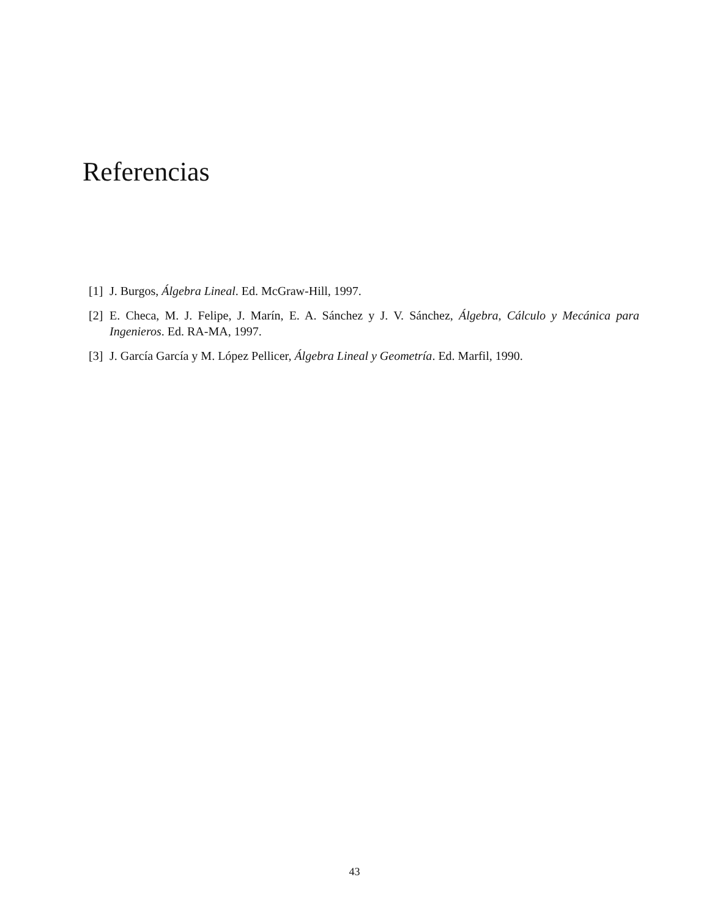Referencias
[1] J. Burgos, Álgebra Lineal. Ed. McGraw-Hill, 1997.
[2] E. Checa, M. J. Felipe, J. Marín, E. A. Sánchez y J. V. Sánchez, Álgebra, Cálculo y Mecánica para Ingenieros. Ed. RA-MA, 1997.
[3] J. García García y M. López Pellicer, Álgebra Lineal y Geometría. Ed. Marfil, 1990.
43